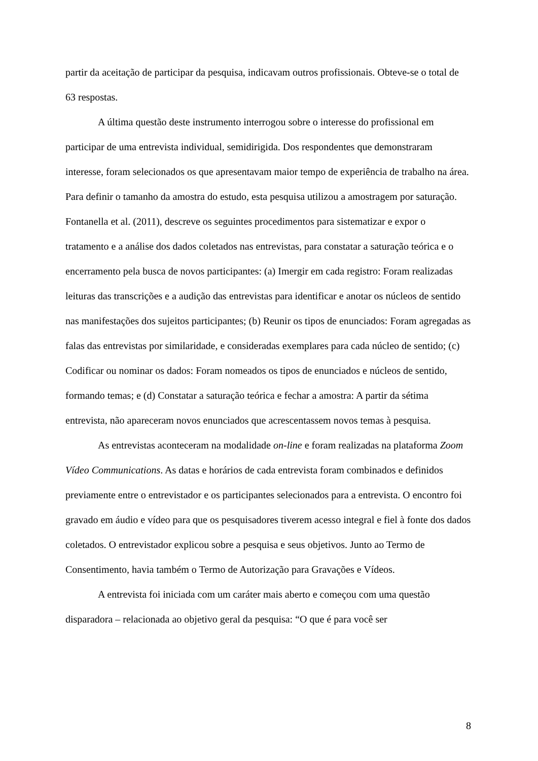partir da aceitação de participar da pesquisa, indicavam outros profissionais. Obteve-se o total de 63 respostas.
A última questão deste instrumento interrogou sobre o interesse do profissional em participar de uma entrevista individual, semidirigida. Dos respondentes que demonstraram interesse, foram selecionados os que apresentavam maior tempo de experiência de trabalho na área. Para definir o tamanho da amostra do estudo, esta pesquisa utilizou a amostragem por saturação. Fontanella et al. (2011), descreve os seguintes procedimentos para sistematizar e expor o tratamento e a análise dos dados coletados nas entrevistas, para constatar a saturação teórica e o encerramento pela busca de novos participantes: (a) Imergir em cada registro: Foram realizadas leituras das transcrições e a audição das entrevistas para identificar e anotar os núcleos de sentido nas manifestações dos sujeitos participantes; (b) Reunir os tipos de enunciados: Foram agregadas as falas das entrevistas por similaridade, e consideradas exemplares para cada núcleo de sentido; (c) Codificar ou nominar os dados: Foram nomeados os tipos de enunciados e núcleos de sentido, formando temas; e (d) Constatar a saturação teórica e fechar a amostra: A partir da sétima entrevista, não apareceram novos enunciados que acrescentassem novos temas à pesquisa.
As entrevistas aconteceram na modalidade on-line e foram realizadas na plataforma Zoom Vídeo Communications. As datas e horários de cada entrevista foram combinados e definidos previamente entre o entrevistador e os participantes selecionados para a entrevista. O encontro foi gravado em áudio e vídeo para que os pesquisadores tiverem acesso integral e fiel à fonte dos dados coletados. O entrevistador explicou sobre a pesquisa e seus objetivos. Junto ao Termo de Consentimento, havia também o Termo de Autorização para Gravações e Vídeos.
A entrevista foi iniciada com um caráter mais aberto e começou com uma questão disparadora – relacionada ao objetivo geral da pesquisa: “O que é para você ser
8